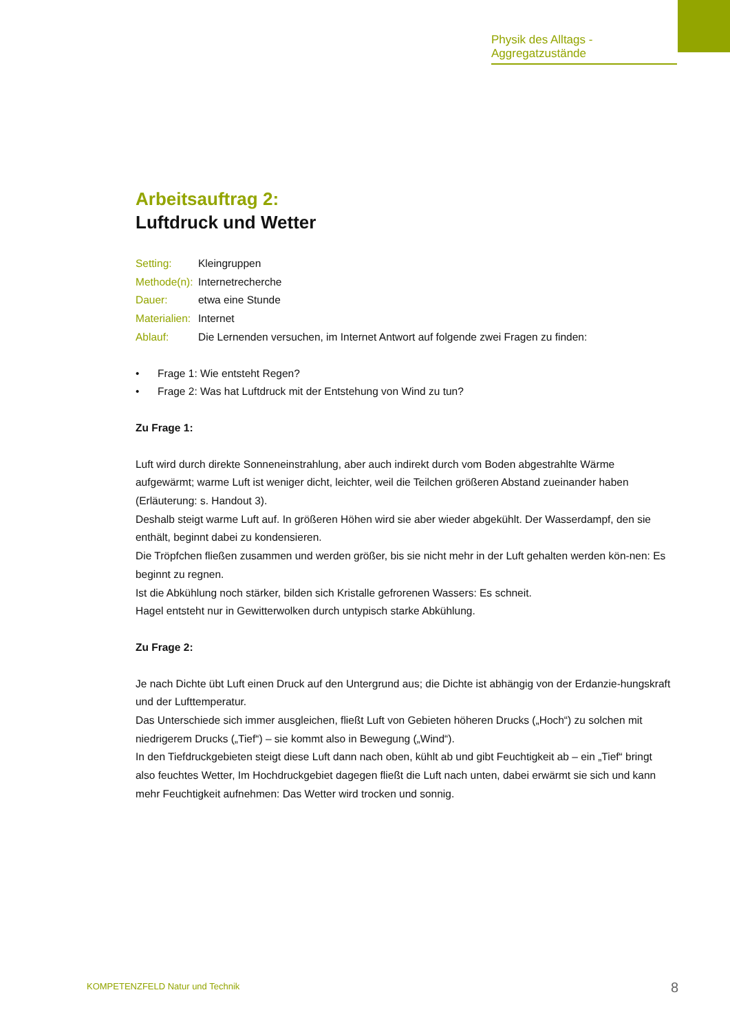Physik des Alltags - Aggregatzustände
Arbeitsauftrag 2:
Luftdruck und Wetter
Setting: Kleingruppen
Methode(n):
Internetrecherche
Dauer: etwa eine Stunde
Materialien:
Internet
Ablauf: Die Lernenden versuchen, im Internet Antwort auf folgende zwei Fragen zu finden:
• Frage 1: Wie entsteht Regen?
• Frage 2: Was hat Luftdruck mit der Entstehung von Wind zu tun?
Zu Frage 1:
Luft wird durch direkte Sonneneinstrahlung, aber auch indirekt durch vom Boden abgestrahlte Wärme aufgewärmt; warme Luft ist weniger dicht, leichter, weil die Teilchen größeren Abstand zueinander haben (Erläuterung: s. Handout 3).
Deshalb steigt warme Luft auf. In größeren Höhen wird sie aber wieder abgekühlt. Der Wasserdampf, den sie enthält, beginnt dabei zu kondensieren.
Die Tröpfchen fließen zusammen und werden größer, bis sie nicht mehr in der Luft gehalten werden kön-nen: Es beginnt zu regnen.
Ist die Abkühlung noch stärker, bilden sich Kristalle gefrorenen Wassers: Es schneit.
Hagel entsteht nur in Gewitterwolken durch untypisch starke Abkühlung.
Zu Frage 2:
Je nach Dichte übt Luft einen Druck auf den Untergrund aus; die Dichte ist abhängig von der Erdanzie-hungskraft und der Lufttemperatur.
Das Unterschiede sich immer ausgleichen, fließt Luft von Gebieten höheren Drucks („Hoch“) zu solchen mit niedrigerem Drucks („Tief“) – sie kommt also in Bewegung („Wind“).
In den Tiefdruckgebieten steigt diese Luft dann nach oben, kühlt ab und gibt Feuchtigkeit ab – ein „Tief“ bringt also feuchtes Wetter, Im Hochdruckgebiet dagegen fließt die Luft nach unten, dabei erwärmt sie sich und kann mehr Feuchtigkeit aufnehmen: Das Wetter wird trocken und sonnig.
KOMPETENZFELD Natur und Technik
8